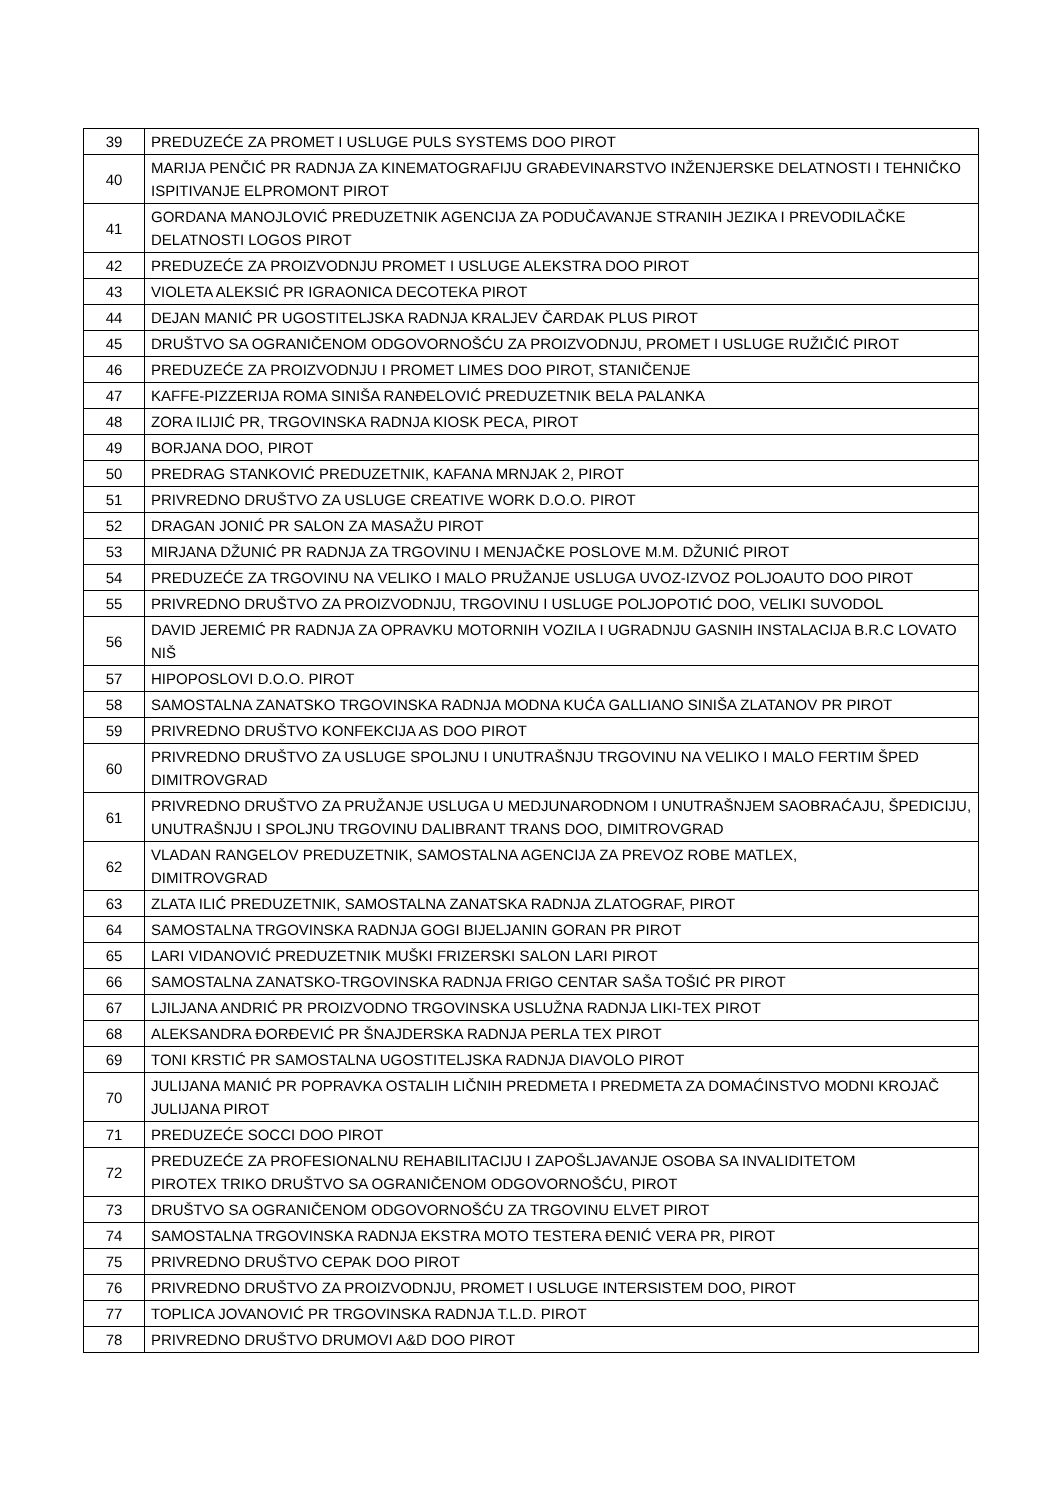| 39 | PREDUZEĆE ZA PROMET I USLUGE PULS SYSTEMS DOO PIROT |
| 40 | MARIJA PENČIĆ PR RADNJA ZA KINEMATOGRAFIJU GRAĐEVINARSTVO INŽENJERSKE DELATNOSTI I TEHNIČKO ISPITIVANJE ELPROMONT PIROT |
| 41 | GORDANA MANOJLOVIĆ PREDUZETNIK AGENCIJA ZA PODUČAVANJE STRANIH JEZIKA I PREVODILAČKE DELATNOSTI LOGOS PIROT |
| 42 | PREDUZEĆE ZA PROIZVODNJU PROMET I USLUGE ALEKSTRA DOO PIROT |
| 43 | VIOLETA ALEKSIĆ PR IGRAONICA DECOTEKA PIROT |
| 44 | DEJAN MANIĆ PR UGOSTITELJSKA RADNJA KRALJEV ČARDAK PLUS PIROT |
| 45 | DRUŠTVO SA OGRANIČENOM ODGOVORNOŠĆU ZA PROIZVODNJU, PROMET I USLUGE RUŽIČIĆ PIROT |
| 46 | PREDUZEĆE ZA PROIZVODNJU I PROMET LIMES DOO PIROT, STANIČENJE |
| 47 | KAFFE-PIZZERIJA ROMA SINIŠA RANĐELOVIĆ PREDUZETNIK BELA PALANKA |
| 48 | ZORA ILIJIĆ PR, TRGOVINSKA RADNJA KIOSK PECA, PIROT |
| 49 | BORJANA DOO, PIROT |
| 50 | PREDRAG STANKOVIĆ PREDUZETNIK, KAFANA MRNJAK 2, PIROT |
| 51 | PRIVREDNO DRUŠTVO ZA USLUGE CREATIVE WORK D.O.O. PIROT |
| 52 | DRAGAN JONIĆ PR SALON ZA MASAŽU PIROT |
| 53 | MIRJANA DŽUNIĆ PR RADNJA ZA TRGOVINU I MENJAČKE POSLOVE M.M. DŽUNIĆ PIROT |
| 54 | PREDUZEĆE ZA TRGOVINU NA VELIKO I MALO PRUŽANJE USLUGA UVOZ-IZVOZ POLJOAUTO DOO PIROT |
| 55 | PRIVREDNO DRUŠTVO ZA PROIZVODNJU, TRGOVINU I USLUGE POLJOPOTIĆ DOO, VELIKI SUVODOL |
| 56 | DAVID JEREMIĆ PR RADNJA ZA OPRAVKU MOTORNIH VOZILA I UGRADNJU GASNIH INSTALACIJA B.R.C LOVATO NIŠ |
| 57 | HIPOPOSLOVI D.O.O. PIROT |
| 58 | SAMOSTALNA ZANATSKO TRGOVINSKA RADNJA MODNA KUĆA GALLIANO SINIŠA ZLATANOV PR PIROT |
| 59 | PRIVREDNO DRUŠTVO KONFEKCIJA AS DOO PIROT |
| 60 | PRIVREDNO DRUŠTVO ZA USLUGE SPOLJNU I UNUTRAŠNJU TRGOVINU NA VELIKO I MALO FERTIM ŠPED DIMITROVGRAD |
| 61 | PRIVREDNO DRUŠTVO ZA PRUŽANJE USLUGA U MEDJUNARODNOM I UNUTRAŠNJEM SAOBRAĆAJU, ŠPEDICIJU, UNUTRAŠNJU I SPOLJNU TRGOVINU DALIBRANT TRANS DOO, DIMITROVGRAD |
| 62 | VLADAN RANGELOV PREDUZETNIK, SAMOSTALNA AGENCIJA ZA PREVOZ ROBE MATLEX, DIMITROVGRAD |
| 63 | ZLATA ILIĆ PREDUZETNIK, SAMOSTALNA ZANATSKA RADNJA ZLATOGRAF, PIROT |
| 64 | SAMOSTALNA TRGOVINSKA RADNJA GOGI BIJELJANIN GORAN PR PIROT |
| 65 | LARI VIDANOVIĆ PREDUZETNIK MUŠKI FRIZERSKI SALON LARI PIROT |
| 66 | SAMOSTALNA ZANATSKO-TRGOVINSKA RADNJA FRIGO CENTAR SAŠA TOŠIĆ PR PIROT |
| 67 | LJILJANA ANDRIĆ PR PROIZVODNO TRGOVINSKA USLUŽNA RADNJA LIKI-TEX PIROT |
| 68 | ALEKSANDRA ĐORĐEVIĆ PR ŠNAJDERSKA RADNJA PERLA TEX PIROT |
| 69 | TONI KRSTIĆ PR SAMOSTALNA UGOSTITELJSKA RADNJA DIAVOLO PIROT |
| 70 | JULIJANA MANIĆ PR POPRAVKA OSTALIH LIČNIH PREDMETA I PREDMETA ZA DOMAĆINSTVO MODNI KROJAČ JULIJANA PIROT |
| 71 | PREDUZEĆE SOCCI DOO PIROT |
| 72 | PREDUZEĆE ZA PROFESIONALNU REHABILITACIJU I ZAPOŠLJAVANJE OSOBA SA INVALIDITETOM PIROTEX TRIKO DRUŠTVO SA OGRANIČENOM ODGOVORNOŠĆU, PIROT |
| 73 | DRUŠTVO SA OGRANIČENOM ODGOVORNOŠĆU ZA TRGOVINU ELVET PIROT |
| 74 | SAMOSTALNA TRGOVINSKA RADNJA EKSTRA MOTO TESTERA ĐENIĆ VERA PR, PIROT |
| 75 | PRIVREDNO DRUŠTVO CEPAK DOO PIROT |
| 76 | PRIVREDNO DRUŠTVO ZA PROIZVODNJU, PROMET I USLUGE INTERSISTEM DOO, PIROT |
| 77 | TOPLICA JOVANOVIĆ PR TRGOVINSKA RADNJA T.L.D. PIROT |
| 78 | PRIVREDNO DRUŠTVO DRUMOVI A&D DOO PIROT |